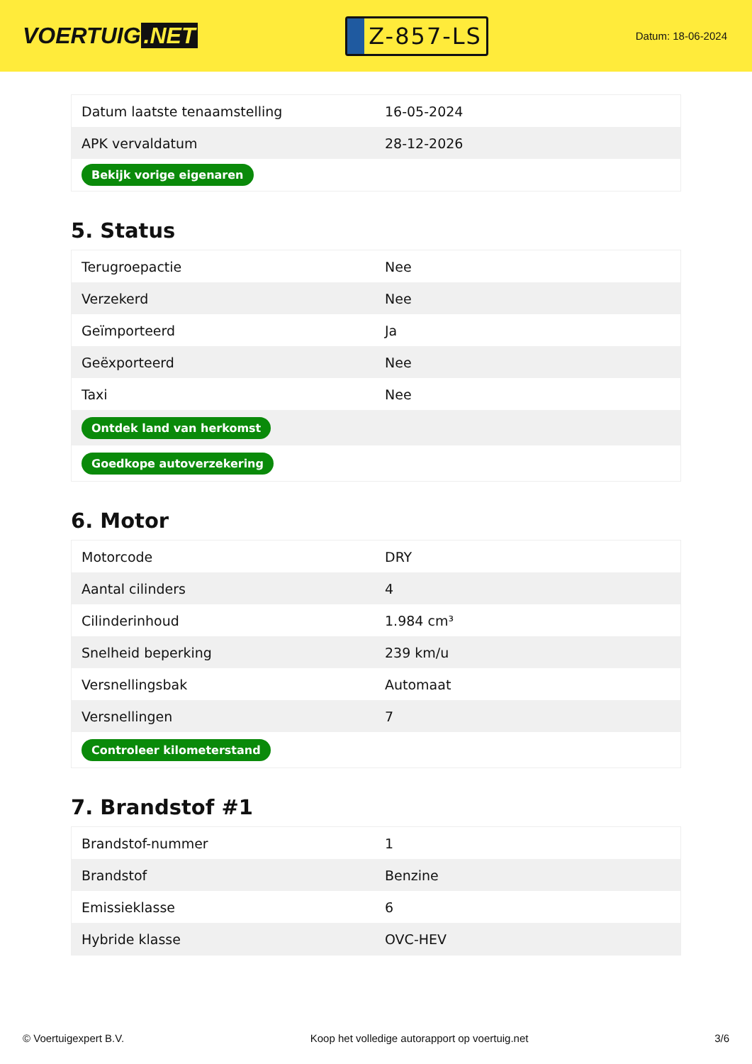VOERTUIG.NET
Z-857-LS
Datum: 18-06-2024
| Datum laatste tenaamstelling | 16-05-2024 |
| APK vervaldatum | 28-12-2026 |
| Bekijk vorige eigenaren | |
5. Status
| Terugroepactie | Nee |
| Verzekerd | Nee |
| Geïmporteerd | Ja |
| Geëxporteerd | Nee |
| Taxi | Nee |
| Ontdek land van herkomst | |
| Goedkope autoverzekering | |
6. Motor
| Motorcode | DRY |
| Aantal cilinders | 4 |
| Cilinderinhoud | 1.984 cm³ |
| Snelheid beperking | 239 km/u |
| Versnellingsbak | Automaat |
| Versnellingen | 7 |
| Controleer kilometerstand | |
7. Brandstof #1
| Brandstof-nummer | 1 |
| Brandstof | Benzine |
| Emissieklasse | 6 |
| Hybride klasse | OVC-HEV |
© Voertuigexpert B.V. Koop het volledige autorapport op voertuig.net 3/6